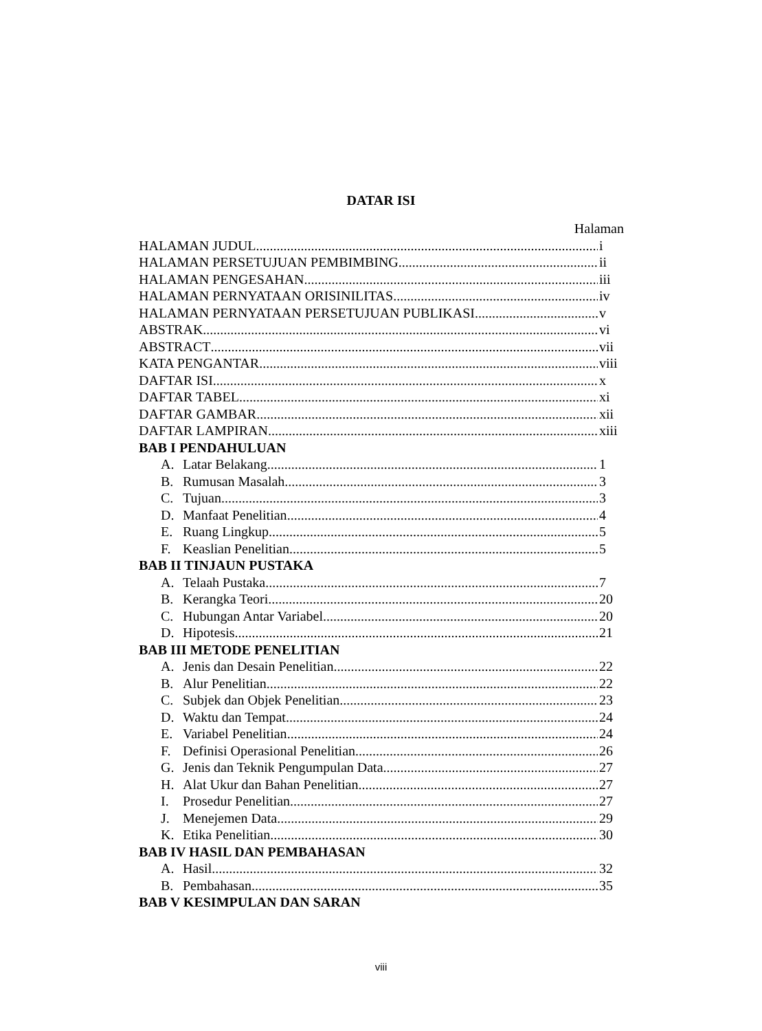DATAR ISI
Halaman
HALAMAN JUDUL i
HALAMAN PERSETUJUAN PEMBIMBING ii
HALAMAN PENGESAHAN iii
HALAMAN PERNYATAAN ORISINILITAS iv
HALAMAN PERNYATAAN PERSETUJUAN PUBLIKASI v
ABSTRAK vi
ABSTRACT vii
KATA PENGANTAR viii
DAFTAR ISI x
DAFTAR TABEL xi
DAFTAR GAMBAR xii
DAFTAR LAMPIRAN xiii
BAB I PENDAHULUAN
A. Latar Belakang 1
B. Rumusan Masalah 3
C. Tujuan 3
D. Manfaat Penelitian 4
E. Ruang Lingkup 5
F. Keaslian Penelitian 5
BAB II TINJAUN PUSTAKA
A. Telaah Pustaka 7
B. Kerangka Teori 20
C. Hubungan Antar Variabel 20
D. Hipotesis 21
BAB III METODE PENELITIAN
A. Jenis dan Desain Penelitian 22
B. Alur Penelitian 22
C. Subjek dan Objek Penelitian 23
D. Waktu dan Tempat 24
E. Variabel Penelitian 24
F. Definisi Operasional Penelitian 26
G. Jenis dan Teknik Pengumpulan Data 27
H. Alat Ukur dan Bahan Penelitian 27
I. Prosedur Penelitian 27
J. Menejemen Data 29
K. Etika Penelitian 30
BAB IV HASIL DAN PEMBAHASAN
A. Hasil 32
B. Pembahasan 35
BAB V KESIMPULAN DAN SARAN
viii